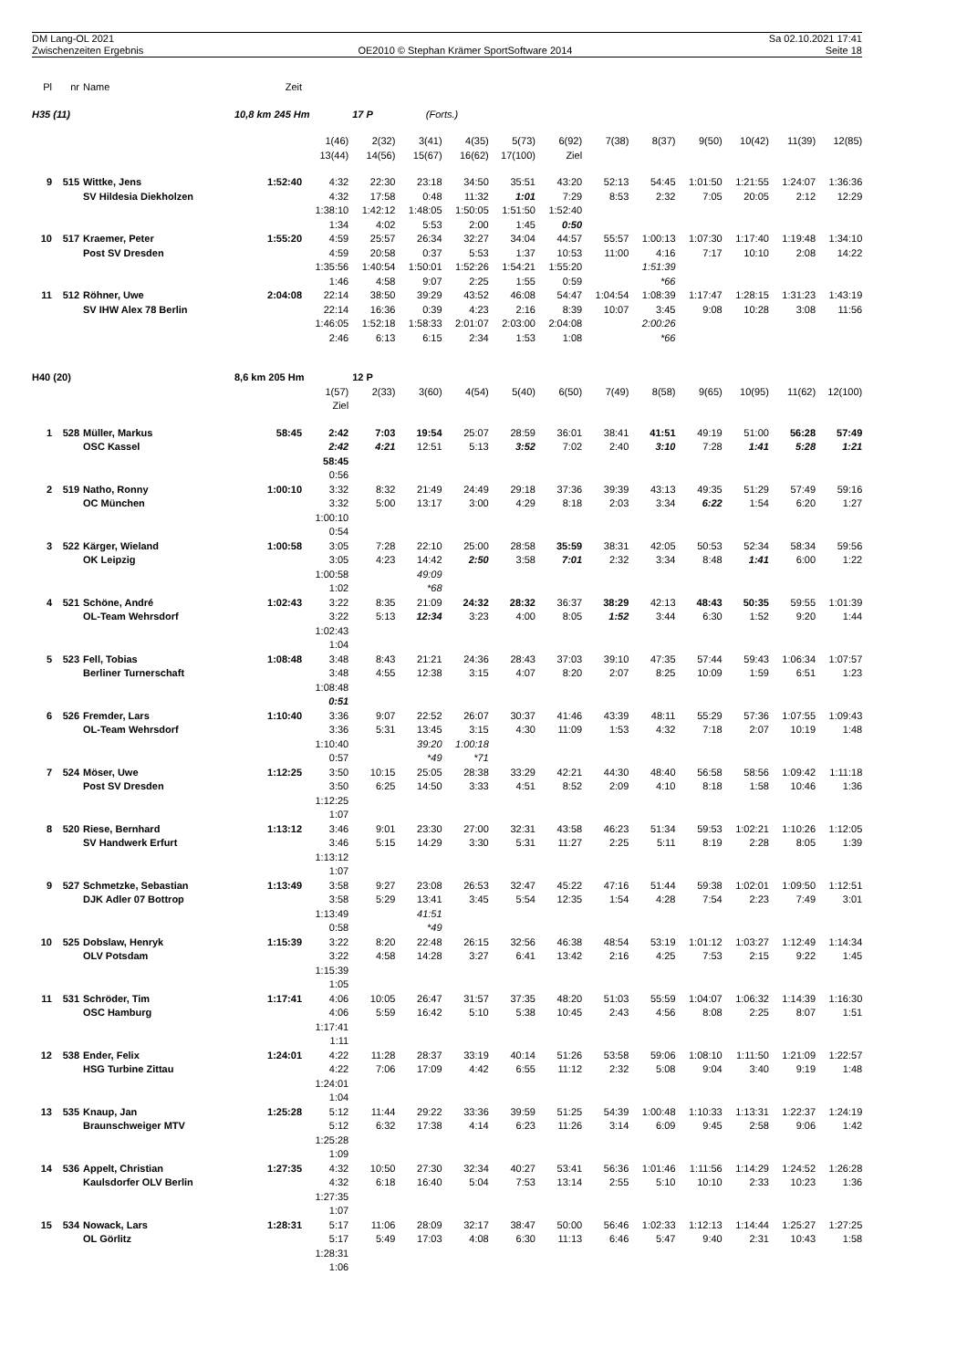| DM Lang-OL 2021 Zwischenzeiten Ergebnis | OE2010 © Stephan Krämer SportSoftware 2014 | Sa 02.10.2021 17:41 Seite 18 |
| Pl | nr | Name | Zeit | | | | | | | | | | | | |
| H35 (11) | | | 10,8 km 245 Hm | | 17 P | (Forts.) | | | | | | | | | |
| | | | | 1(46) | 2(32) | 3(41) | 4(35) | 5(73) | 6(92) | 7(38) | 8(37) | 9(50) | 10(42) | 11(39) | 12(85) |
| | | | | 13(44) | 14(56) | 15(67) | 16(62) | 17(100) | Ziel | | | | | | |
| 9 | 515 | Wittke, Jens | 1:52:40 | 4:32 | 22:30 | 23:18 | 34:50 | 35:51 | 43:20 | 52:13 | 54:45 | 1:01:50 | 1:21:55 | 1:24:07 | 1:36:36 |
| | | SV Hildesia Diekholzen | | 4:32 | 17:58 | 0:48 | 11:32 | 1:01 | 7:29 | 8:53 | 2:32 | 7:05 | 20:05 | 2:12 | 12:29 |
| | | | | 1:38:10 | 1:42:12 | 1:48:05 | 1:50:05 | 1:51:50 | 1:52:40 | | | | | | |
| | | | | 1:34 | 4:02 | 5:53 | 2:00 | 1:45 | 0:50 | | | | | | |
| 10 | 517 | Kraemer, Peter | 1:55:20 | 4:59 | 25:57 | 26:34 | 32:27 | 34:04 | 44:57 | 55:57 | 1:00:13 | 1:07:30 | 1:17:40 | 1:19:48 | 1:34:10 |
| | | Post SV Dresden | | 4:59 | 20:58 | 0:37 | 5:53 | 1:37 | 10:53 | 11:00 | 4:16 | 7:17 | 10:10 | 2:08 | 14:22 |
| | | | | 1:35:56 | 1:40:54 | 1:50:01 | 1:52:26 | 1:54:21 | 1:55:20 | | 1:51:39 | | | | |
| | | | | 1:46 | 4:58 | 9:07 | 2:25 | 1:55 | 0:59 | | *66 | | | | |
| 11 | 512 | Röhner, Uwe | 2:04:08 | 22:14 | 38:50 | 39:29 | 43:52 | 46:08 | 54:47 | 1:04:54 | 1:08:39 | 1:17:47 | 1:28:15 | 1:31:23 | 1:43:19 |
| | | SV IHW Alex 78 Berlin | | 22:14 | 16:36 | 0:39 | 4:23 | 2:16 | 8:39 | 10:07 | 3:45 | 9:08 | 10:28 | 3:08 | 11:56 |
| | | | | 1:46:05 | 1:52:18 | 1:58:33 | 2:01:07 | 2:03:00 | 2:04:08 | | 2:00:26 | | | | |
| | | | | 2:46 | 6:13 | 6:15 | 2:34 | 1:53 | 1:08 | | *66 | | | | |
| H40 (20) | | | 8,6 km 205 Hm | | 12 P | | | | | | | | | | |
| | | | | 1(57) | 2(33) | 3(60) | 4(54) | 5(40) | 6(50) | 7(49) | 8(58) | 9(65) | 10(95) | 11(62) | 12(100) |
| | | | | Ziel | | | | | | | | | | | |
| 1 | 528 | Müller, Markus | 58:45 | 2:42 | 7:03 | 19:54 | 25:07 | 28:59 | 36:01 | 38:41 | 41:51 | 49:19 | 51:00 | 56:28 | 57:49 |
| | | OSC Kassel | | 2:42 | 4:21 | 12:51 | 5:13 | 3:52 | 7:02 | 2:40 | 3:10 | 7:28 | 1:41 | 5:28 | 1:21 |
| | | | | 58:45 | | | | | | | | | | | |
| | | | | 0:56 | | | | | | | | | | | |
| 2 | 519 | Natho, Ronny | 1:00:10 | 3:32 | 8:32 | 21:49 | 24:49 | 29:18 | 37:36 | 39:39 | 43:13 | 49:35 | 51:29 | 57:49 | 59:16 |
| | | OC München | | 3:32 | 5:00 | 13:17 | 3:00 | 4:29 | 8:18 | 2:03 | 3:34 | 6:22 | 1:54 | 6:20 | 1:27 |
| | | | | 1:00:10 | | | | | | | | | | | |
| | | | | 0:54 | | | | | | | | | | | |
| 3 | 522 | Kärger, Wieland | 1:00:58 | 3:05 | 7:28 | 22:10 | 25:00 | 28:58 | 35:59 | 38:31 | 42:05 | 50:53 | 52:34 | 58:34 | 59:56 |
| | | OK Leipzig | | 3:05 | 4:23 | 14:42 | 2:50 | 3:58 | 7:01 | 2:32 | 3:34 | 8:48 | 1:41 | 6:00 | 1:22 |
| | | | | 1:00:58 | | 49:09 | | | | | | | | | |
| | | | | 1:02 | | *68 | | | | | | | | | |
| 4 | 521 | Schöne, André | 1:02:43 | 3:22 | 8:35 | 21:09 | 24:32 | 28:32 | 36:37 | 38:29 | 42:13 | 48:43 | 50:35 | 59:55 | 1:01:39 |
| | | OL-Team Wehrsdorf | | 3:22 | 5:13 | 12:34 | 3:23 | 4:00 | 8:05 | 1:52 | 3:44 | 6:30 | 1:52 | 9:20 | 1:44 |
| | | | | 1:02:43 | | | | | | | | | | | |
| | | | | 1:04 | | | | | | | | | | | |
| 5 | 523 | Fell, Tobias | 1:08:48 | 3:48 | 8:43 | 21:21 | 24:36 | 28:43 | 37:03 | 39:10 | 47:35 | 57:44 | 59:43 | 1:06:34 | 1:07:57 |
| | | Berliner Turnerschaft | | 3:48 | 4:55 | 12:38 | 3:15 | 4:07 | 8:20 | 2:07 | 8:25 | 10:09 | 1:59 | 6:51 | 1:23 |
| | | | | 1:08:48 | | | | | | | | | | | |
| | | | | 0:51 | | | | | | | | | | | |
| 6 | 526 | Fremder, Lars | 1:10:40 | 3:36 | 9:07 | 22:52 | 26:07 | 30:37 | 41:46 | 43:39 | 48:11 | 55:29 | 57:36 | 1:07:55 | 1:09:43 |
| | | OL-Team Wehrsdorf | | 3:36 | 5:31 | 13:45 | 3:15 | 4:30 | 11:09 | 1:53 | 4:32 | 7:18 | 2:07 | 10:19 | 1:48 |
| | | | | 1:10:40 | | 39:20 | 1:00:18 | | | | | | | | |
| | | | | 0:57 | | *49 | *71 | | | | | | | | |
| 7 | 524 | Möser, Uwe | 1:12:25 | 3:50 | 10:15 | 25:05 | 28:38 | 33:29 | 42:21 | 44:30 | 48:40 | 56:58 | 58:56 | 1:09:42 | 1:11:18 |
| | | Post SV Dresden | | 3:50 | 6:25 | 14:50 | 3:33 | 4:51 | 8:52 | 2:09 | 4:10 | 8:18 | 1:58 | 10:46 | 1:36 |
| | | | | 1:12:25 | | | | | | | | | | | |
| | | | | 1:07 | | | | | | | | | | | |
| 8 | 520 | Riese, Bernhard | 1:13:12 | 3:46 | 9:01 | 23:30 | 27:00 | 32:31 | 43:58 | 46:23 | 51:34 | 59:53 | 1:02:21 | 1:10:26 | 1:12:05 |
| | | SV Handwerk Erfurt | | 3:46 | 5:15 | 14:29 | 3:30 | 5:31 | 11:27 | 2:25 | 5:11 | 8:19 | 2:28 | 8:05 | 1:39 |
| | | | | 1:13:12 | | | | | | | | | | | |
| | | | | 1:07 | | | | | | | | | | | |
| 9 | 527 | Schmetzke, Sebastian | 1:13:49 | 3:58 | 9:27 | 23:08 | 26:53 | 32:47 | 45:22 | 47:16 | 51:44 | 59:38 | 1:02:01 | 1:09:50 | 1:12:51 |
| | | DJK Adler 07 Bottrop | | 3:58 | 5:29 | 13:41 | 3:45 | 5:54 | 12:35 | 1:54 | 4:28 | 7:54 | 2:23 | 7:49 | 3:01 |
| | | | | 1:13:49 | | 41:51 | | | | | | | | | |
| | | | | 0:58 | | *49 | | | | | | | | | |
| 10 | 525 | Dobslaw, Henryk | 1:15:39 | 3:22 | 8:20 | 22:48 | 26:15 | 32:56 | 46:38 | 48:54 | 53:19 | 1:01:12 | 1:03:27 | 1:12:49 | 1:14:34 |
| | | OLV Potsdam | | 3:22 | 4:58 | 14:28 | 3:27 | 6:41 | 13:42 | 2:16 | 4:25 | 7:53 | 2:15 | 9:22 | 1:45 |
| | | | | 1:15:39 | | | | | | | | | | | |
| | | | | 1:05 | | | | | | | | | | | |
| 11 | 531 | Schröder, Tim | 1:17:41 | 4:06 | 10:05 | 26:47 | 31:57 | 37:35 | 48:20 | 51:03 | 55:59 | 1:04:07 | 1:06:32 | 1:14:39 | 1:16:30 |
| | | OSC Hamburg | | 4:06 | 5:59 | 16:42 | 5:10 | 5:38 | 10:45 | 2:43 | 4:56 | 8:08 | 2:25 | 8:07 | 1:51 |
| | | | | 1:17:41 | | | | | | | | | | | |
| | | | | 1:11 | | | | | | | | | | | |
| 12 | 538 | Ender, Felix | 1:24:01 | 4:22 | 11:28 | 28:37 | 33:19 | 40:14 | 51:26 | 53:58 | 59:06 | 1:08:10 | 1:11:50 | 1:21:09 | 1:22:57 |
| | | HSG Turbine Zittau | | 4:22 | 7:06 | 17:09 | 4:42 | 6:55 | 11:12 | 2:32 | 5:08 | 9:04 | 3:40 | 9:19 | 1:48 |
| | | | | 1:24:01 | | | | | | | | | | | |
| | | | | 1:04 | | | | | | | | | | | |
| 13 | 535 | Knaup, Jan | 1:25:28 | 5:12 | 11:44 | 29:22 | 33:36 | 39:59 | 51:25 | 54:39 | 1:00:48 | 1:10:33 | 1:13:31 | 1:22:37 | 1:24:19 |
| | | Braunschweiger MTV | | 5:12 | 6:32 | 17:38 | 4:14 | 6:23 | 11:26 | 3:14 | 6:09 | 9:45 | 2:58 | 9:06 | 1:42 |
| | | | | 1:25:28 | | | | | | | | | | | |
| | | | | 1:09 | | | | | | | | | | | |
| 14 | 536 | Appelt, Christian | 1:27:35 | 4:32 | 10:50 | 27:30 | 32:34 | 40:27 | 53:41 | 56:36 | 1:01:46 | 1:11:56 | 1:14:29 | 1:24:52 | 1:26:28 |
| | | Kaulsdorfer OLV Berlin | | 4:32 | 6:18 | 16:40 | 5:04 | 7:53 | 13:14 | 2:55 | 5:10 | 10:10 | 2:33 | 10:23 | 1:36 |
| | | | | 1:27:35 | | | | | | | | | | | |
| | | | | 1:07 | | | | | | | | | | | |
| 15 | 534 | Nowack, Lars | 1:28:31 | 5:17 | 11:06 | 28:09 | 32:17 | 38:47 | 50:00 | 56:46 | 1:02:33 | 1:12:13 | 1:14:44 | 1:25:27 | 1:27:25 |
| | | OL Görlitz | | 5:17 | 5:49 | 17:03 | 4:08 | 6:30 | 11:13 | 6:46 | 5:47 | 9:40 | 2:31 | 10:43 | 1:58 |
| | | | | 1:28:31 | | | | | | | | | | | |
| | | | | 1:06 | | | | | | | | | | | |